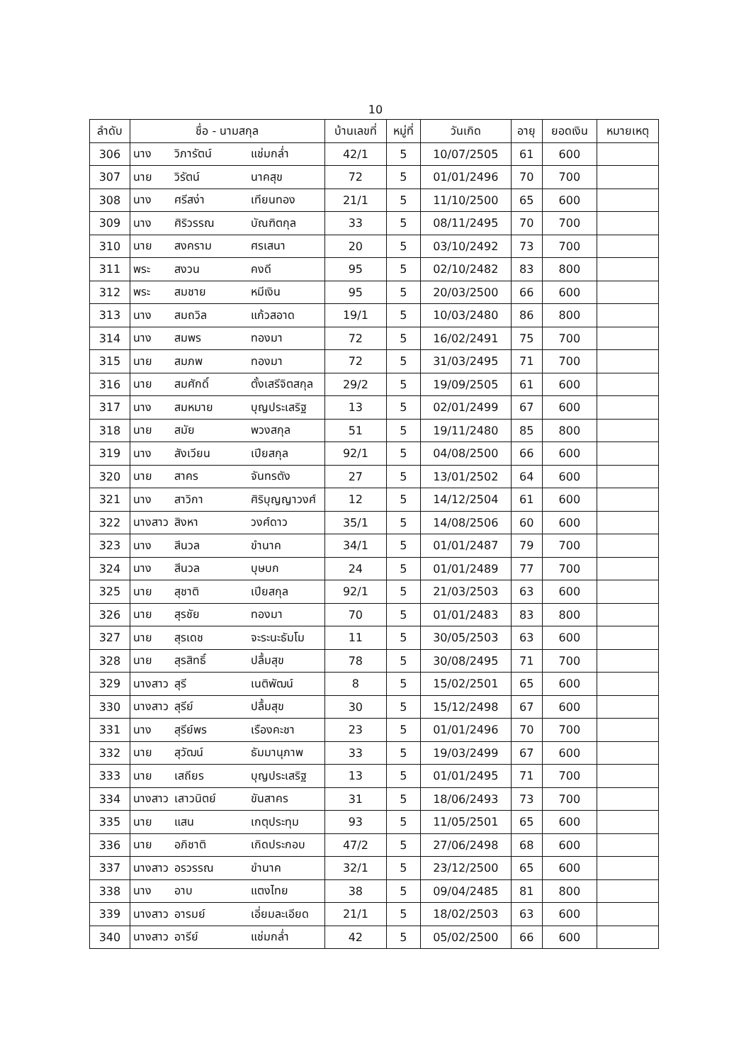10
| ลำดับ | ชื่อ - นามสกุล | | | บ้านเลขที่ | หมู่ที่ | วันเกิด | อายุ | ยอดเงิน | หมายเหตุ |
| --- | --- | --- | --- | --- | --- | --- | --- | --- | --- |
| 306 | นาง | วิภารัตน์ | แช่มกล่ำ | 42/1 | 5 | 10/07/2505 | 61 | 600 | |
| 307 | นาย | วิรัตน์ | นาคสุข | 72 | 5 | 01/01/2496 | 70 | 700 | |
| 308 | นาง | ศรีสง่า | เทียนทอง | 21/1 | 5 | 11/10/2500 | 65 | 600 | |
| 309 | นาง | ศิริวรรณ | บัณฑิตกุล | 33 | 5 | 08/11/2495 | 70 | 700 | |
| 310 | นาย | สงคราม | ศรเสนา | 20 | 5 | 03/10/2492 | 73 | 700 | |
| 311 | พระ | สงวน | คงดี | 95 | 5 | 02/10/2482 | 83 | 800 | |
| 312 | พระ | สมชาย | หมีเงิน | 95 | 5 | 20/03/2500 | 66 | 600 | |
| 313 | นาง | สมถวิล | แก้วสอาด | 19/1 | 5 | 10/03/2480 | 86 | 800 | |
| 314 | นาง | สมพร | ทองมา | 72 | 5 | 16/02/2491 | 75 | 700 | |
| 315 | นาย | สมภพ | ทองมา | 72 | 5 | 31/03/2495 | 71 | 700 | |
| 316 | นาย | สมศักดิ์ | ตั้งเสรีจิตสกุล | 29/2 | 5 | 19/09/2505 | 61 | 600 | |
| 317 | นาง | สมหมาย | บุญประเสริฐ | 13 | 5 | 02/01/2499 | 67 | 600 | |
| 318 | นาย | สมัย | พวงสกุล | 51 | 5 | 19/11/2480 | 85 | 800 | |
| 319 | นาง | สังเวียน | เปียสกุล | 92/1 | 5 | 04/08/2500 | 66 | 600 | |
| 320 | นาย | สาคร | จันทรตัง | 27 | 5 | 13/01/2502 | 64 | 600 | |
| 321 | นาง | สาวิกา | ศิริบุญญาวงศ์ | 12 | 5 | 14/12/2504 | 61 | 600 | |
| 322 | นางสาว | สิงหา | วงศ์ดาว | 35/1 | 5 | 14/08/2506 | 60 | 600 | |
| 323 | นาง | สีนวล | ขำนาค | 34/1 | 5 | 01/01/2487 | 79 | 700 | |
| 324 | นาง | สีนวล | บุษบก | 24 | 5 | 01/01/2489 | 77 | 700 | |
| 325 | นาย | สุชาติ | เปียสกุล | 92/1 | 5 | 21/03/2503 | 63 | 600 | |
| 326 | นาย | สุรชัย | ทองมา | 70 | 5 | 01/01/2483 | 83 | 800 | |
| 327 | นาย | สุรเดช | จะระนะธัมโม | 11 | 5 | 30/05/2503 | 63 | 600 | |
| 328 | นาย | สุรสิทธิ์ | ปลื้มสุข | 78 | 5 | 30/08/2495 | 71 | 700 | |
| 329 | นางสาว | สุรี | เนติพัฒน์ | 8 | 5 | 15/02/2501 | 65 | 600 | |
| 330 | นางสาว | สุรีย์ | ปลื้มสุข | 30 | 5 | 15/12/2498 | 67 | 600 | |
| 331 | นาง | สุรีย์พร | เรืองคะชา | 23 | 5 | 01/01/2496 | 70 | 700 | |
| 332 | นาย | สุวัฒน์ | ธัมมานุภาพ | 33 | 5 | 19/03/2499 | 67 | 600 | |
| 333 | นาย | เสถียร | บุญประเสริฐ | 13 | 5 | 01/01/2495 | 71 | 700 | |
| 334 | นางสาว | เสาวนิตย์ | ขันสาคร | 31 | 5 | 18/06/2493 | 73 | 700 | |
| 335 | นาย | แสน | เกตุประทุม | 93 | 5 | 11/05/2501 | 65 | 600 | |
| 336 | นาย | อภิชาติ | เกิดประกอบ | 47/2 | 5 | 27/06/2498 | 68 | 600 | |
| 337 | นางสาว | อรวรรณ | ขำนาค | 32/1 | 5 | 23/12/2500 | 65 | 600 | |
| 338 | นาง | อาบ | แตงไทย | 38 | 5 | 09/04/2485 | 81 | 800 | |
| 339 | นางสาว | อารมย์ | เอี่ยมละเอียด | 21/1 | 5 | 18/02/2503 | 63 | 600 | |
| 340 | นางสาว | อารีย์ | แช่มกล่ำ | 42 | 5 | 05/02/2500 | 66 | 600 | |